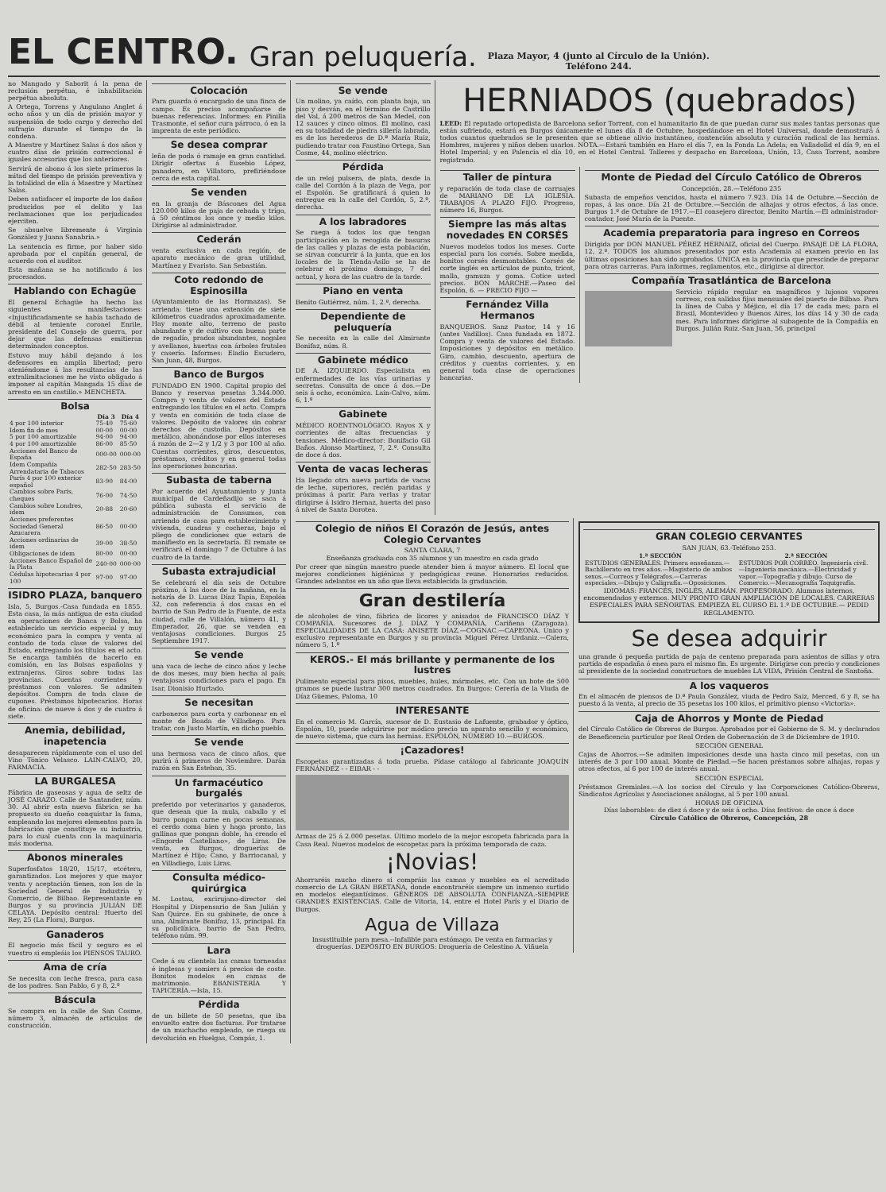EL CENTRO.
Gran peluquería.
Plaza Mayor, 4 (junto al Círculo de la Unión).
Teléfono 244.
no Mangado y Saborit á la pena de reclusión perpétua, é inhabilitación perpétua absoluta.
A Ortega, Torrens y Angulano Anglet á ocho años y un día de prisión mayor y suspensión de todo cargo y derecho del sufragio durante el tiempo de la condena.
A Maestre y Martínez Salas á dos años y cuatro días de prisión correccional é iguales accesorias que los anteriores.
Servirá de abono á los siete primeros la mitad del tiempo de prisión preventiva y la totalidad de ella á Maestre y Martínez Salas.
Deben satisfacer el importe de los daños producidos por el delito y las reclamaciones que los perjudicados ejerciten.
Se absuelve libremente á Virginia González y Juana Sanabria.»
La sentencia es firme, por haber sido aprobada por el capitán general, de acuerdo con el auditor.
Esta mañana se ha notificado á los procesados.
Hablando con Echagüe
El general Echagüe ha hecho las siguientes manifestaciones: «Injustificadamente se había tachado de débil al teniente coronel Enrile, presidente del Consejo de guerra, por dejar que las defensas emitieran determinados conceptos.
Estuvo muy hábil dejando á los defensores en amplia libertad; pero ateniéndome á las resultancias de las extralimitaciones me he visto obligado á imponer al capitán Mangada 15 días de arresto en un castillo.» MENCHETA.
Bolsa
| | Día 3 | Día 4 |
| --- | --- | --- |
| 4 por 100 interior | 75·40 | 75·60 |
| Idem fin de mes | 00·00 | 00·00 |
| 5 por 100 amortizable | 94·00 | 94·00 |
| 4 por 100 amortizable | 86·00 | 85·50 |
| Acciones del Banco de España | 000·00 | 000·00 |
| Idem Compañía Arrendataria de Tabacos | 282·50 | 283·50 |
| París 4 por 100 exterior español | 83·90 | 84·00 |
| Cambios sobre París, cheques | 76·00 | 74·50 |
| Cambios sobre Londres, idem | 20·88 | 20·60 |
| Acciones preferentes Sociedad General Azucarera | 86·50 | 00·00 |
| Acciones ordinarias de idem | 39·00 | 38·50 |
| Obligaciones de idem | 80·00 | 00·00 |
| Acciones Banco Español de la Plata | 240·00 | 000·00 |
| Cédulas hipotecarias 4 por 100 | 97·00 | 97·00 |
ISIDRO PLAZA, banquero
Isla, 5, Burgos.-Casa fundada en 1855. Esta casa, la más antigua de esta ciudad en operaciones de Banca y Bolsa, ha establecido un servicio especial y muy económico para la compra y venta al contado de toda clase de valores del Estado, entregando los títulos en el acto. Se encarga también de hacerlo en comisión, en las Bolsas españolas y extranjeras. Giros sobre todas las provincias. Cuentas corrientes y préstamos con valores. Se admiten depósitos. Compra de toda clase de cupones. Préstamos hipotecarios. Horas de oficina: de nueve á dos y de cuatro á siete.
Anemia, debilidad, inapetencia
desaparecen rápidamente con el uso del Vino Tónico Velasco. LAIN-CALVO, 20, FARMACIA.
LA BURGALESA
Fábrica de gaseosas y agua de seltz de JOSÉ CARAZO. Calle de Santander, núm. 30. Al abrir esta nueva fábrica se ha propuesto su dueño conquistar la fama, empleando los mejores elementos para la fabricación que constituye su industria, para lo cual cuenta con la maquinaria más moderna.
Abonos minerales
Superfosfatos 18/20, 15/17, etcétera, garantizados. Los mejores y que mayor venta y aceptación tienen, son los de la Sociedad General de Industria y Comercio, de Bilbao. Representante en Burgos y su provincia JULIÁN DE CELAYA. Depósito central: Huerto del Rey, 25 (La Flora), Burgos.
Ganaderos
El negocio más fácil y seguro es el vuestro si empleáis los PIENSOS TAURO.
Ama de cría
Se necesita con leche fresca, para casa de los padres. San Pablo, 6 y 8, 2.º
Báscula
Se compra en la calle de San Cosme, número 3, almacén de artículos de construcción.
Colocación
Para guarda ó encargado de una finca de campo. Es preciso acompañarse de buenas referencias. Informes: en Pinilla Trasmonte, el señor cura párroco, ó en la imprenta de este periódico.
Se desea comprar
leña de poda ó ramaje en gran cantidad. Dirigir ofertas á Eusebio López, panadero, en Villatoro, prefiriéndose cerca de esta capital.
Se venden
en la granja de Báscones del Agua 120.000 kilos de paja de cebada y trigo, á 50 céntimos los once y medio kilos. Dirigirse al administrador.
Cederán
venta exclusiva en cada región, de aparato mecánico de gran utilidad, Martínez y Evaristo. San Sebastián.
Coto redondo de Espinosilla
(Ayuntamiento de las Hormazas). Se arrienda: tiene una extensión de siete kilómetros cuadrados aproximadamente. Hay monte alto, terreno de pasto abundante y de cultivo con buena parte de regadío, prados abundantes, nogales y avellanos, huertas con árboles frutales y caserío. Informes: Eladio Escudero, San Juan, 48, Burgos.
Banco de Burgos
FUNDADO EN 1900. Capital propio del Banco y reservas pesetas 3.344.000. Compra y venta de valores del Estado entregando los títulos en el acto. Compra y venta en comisión de toda clase de valores. Depósito de valores sin cobrar derechos de custodia. Depósitos en metálico, abonándose por ellos intereses á razón de 2—2 y 1/2 y 3 por 100 al año. Cuentas corrientes, giros, descuentos, préstamos, créditos y en general todas las operaciones bancarias.
Subasta de taberna
Por acuerdo del Ayuntamiento y Junta municipal de Cardeñadijo se saca á pública subasta el servicio de administración de Consumos, con arriendo de casa para establecimiento y vivienda, cuadras y cocheras, bajo el pliego de condiciones que estará de manifiesto en la secretaría. El remate se verificará el domingo 7 de Octubre á las cuatro de la tarde.
Subasta extrajudicial
Se celebrará el día seis de Octubre próximo, á las doce de la mañana, en la notaría de D. Lucas Díaz Tapia, Espolón 32, con referencia á dos casas en el barrio de San Pedro de la Fuente, de esta ciudad, calle de Villalón, número 41, y Emperador, 26, que se venden en ventajosas condiciones. Burgos 25 Septiembre 1917.
Se vende
una vaca de leche de cinco años y leche de dos meses, muy bien hecha al país; ventajosas condiciones para el pago. En Isar, Dionisio Hurtado.
Se necesitan
carboneros para corta y carbonear en el monte de Boada de Villadiego. Para tratar, con Justo Martín, en dicho pueblo.
Se vende
una hermosa vaca de cinco años, que parirá á primeros de Noviembre. Darán razón en San Esteban, 35.
Un farmacéutico burgalés
preferido por veterinarios y ganaderos, que desean que la mula, caballo y el burro pongan carne en pocas semanas, el cerdo coma bien y haga pronto, las gallinas que pongan doble, ha creado el «Engorde Castellano», de Liras. De venta, en Burgos, droguerías de Martínez é Hijo; Cano, y Barriocanal, y en Villadiego, Luis Liras.
Consulta médico-quirúrgica
M. Lostau, excirujano-director del Hospital y Dispensario de San Julián y San Quirce. En su gabinete, de once á una, Almirante Bonifaz, 13, principal. En su policlínica, barrio de San Pedro, teléfono núm. 99.
Lara
Cede á su clientela las camas torneadas é inglesas y somiers á precios de coste. Bonitos modelos en camas de matrimonio. EBANISTERÍA Y TAPICERÍA.—Isla, 15.
Pérdida
de un billete de 50 pesetas, que iba envuelto entre dos facturas. Por tratarse de un muchacho empleado, se ruega su devolución en Huelgas, Compás, 1.
Se vende
Un molino, ya caído, con planta baja, un piso y desván, en el término de Castrillo del Val, á 200 metros de San Medel, con 12 sauces y cinco olmos. El molino, casi en su totalidad de piedra sillería labrada, es de los herederos de D.ª María Ruiz, pudiendo tratar con Faustino Ortega, San Cosme, 44, molino eléctrico.
Pérdida
de un reloj pulsera, de plata, desde la calle del Cordón á la plaza de Vega, por el Espolón. Se gratificará á quien lo entregue en la calle del Cordón, 5, 2.º, derecha.
A los labradores
Se ruega á todos los que tengan participación en la recogida de basuras de las calles y plazas de esta población, se sirvan concurrir á la junta, que en los locales de la Tienda-Asilo se ha de celebrar el próximo domingo, 7 del actual, y hora de las cuatro de la tarde.
Piano en venta
Benito Gutiérrez, núm. 1, 2.º, derecha.
Dependiente de peluquería
Se necesita en la calle del Almirante Bonifaz, núm. 8.
Gabinete médico
DE A. IZQUIERDO. Especialista en enfermedades de las vías urinarias y secretas. Consulta de once á dos.—De seis á ocho, económica. Lain-Calvo, núm. 6, 1.º
Gabinete
MÉDICO ROENTNOLÓGICO. Rayos X y corrientes de altas frecuencias y tensiones. Médico-director: Bonifacio Gil Baños. Alonso Martínez, 7, 2.º. Consulta de doce á dos.
Venta de vacas lecheras
Ha llegado otra nueva partida de vacas de leche, superiores, recién paridas y próximas á parir. Para verlas y tratar dirigirse á Isidro Hernaz, huerta del paso á nivel de Santa Dorotea.
HERNIADOS (quebrados)
LEED: El reputado ortopedista de Barcelona señor Torrent, con el humanitario fin de que puedan curar sus males tantas personas que están sufriendo, estará en Burgos únicamente el lunes día 8 de Octubre, hospedándose en el Hotel Universal, donde demostrará á todos cuantos quebrados se le presenten que se obtiene alivio instantáneo, contención absoluta y curación radical de las hernias. Hombres, mujeres y niños deben usarlos. NOTA.—Estará también en Haro el día 7, en la Fonda La Adela; en Valladolid el día 9, en el Hotel Imperial; y en Palencia el día 10, en el Hotel Central. Talleres y despacho en Barcelona, Unión, 13, Casa Torrent, nombre registrado.
Taller de pintura
y reparación de toda clase de carruajes de MARIANO DE LA IGLESIA. TRABAJOS Á PLAZO FIJO. Progreso, número 16, Burgos.
Siempre las más altas novedades EN CORSÉS
Nuevos modelos todos los meses. Corte especial para los corsés. Sobre medida, bonitos corsés desmontables. Corsés de corte inglés en artículos de punto, tricot, malla, gamuza y goma. Cotice usted precios. BON MARCHE.—Paseo del Espolón, 6. — PRECIO FIJO —
Fernández Villa Hermanos
BANQUEROS. Sanz Pastor, 14 y 16 (antes Vadillos). Casa fundada en 1872. Compra y venta de valores del Estado. Imposiciones y depósitos en metálico. Giro, cambio, descuento, apertura de créditos y cuentas corrientes, y, en general toda clase de operaciones bancarias.
Monte de Piedad del Círculo Católico de Obreros
Concepción, 28.—Teléfono 235
Subasta de empeños vencidos, hasta el número 7.923. Día 14 de Octubre.—Sección de ropas, á las once. Día 21 de Octubre.—Sección de alhajas y otros efectos, á las once. Burgos 1.º de Octubre de 1917.—El consejero director, Benito Martín.—El administrador-contador, José María de la Puente.
Academia preparatoria para ingreso en Correos
Dirigida por DON MANUEL PÉREZ HERNAIZ, oficial del Cuerpo. PASAJE DE LA FLORA, 12, 2.º. TODOS los alumnos presentados por esta Academia al examen previo en las últimas oposiciones han sido aprobados. ÚNICA en la provincia que prescinde de preparar para otras carreras. Para informes, reglamentos, etc., dirigirse al director.
Compañía Trasatlántica de Barcelona
Servicio rápido regular en magníficos y lujosos vapores correos, con salidas fijas mensuales del puerto de Bilbao. Para la línea de Cuba y Méjico, el día 17 de cada mes; para el Brasil, Montevideo y Buenos Aires, los días 14 y 30 de cada mes. Para informes dirigirse al subagente de la Compañía en Burgos. Julián Ruiz.-San Juan, 56, principal
Colegio de niños El Corazón de Jesús, antes Colegio Cervantes
SANTA CLARA, 7
Enseñanza graduada con 35 alumnos y un maestro en cada grado
Por creer que ningún maestro puede atender bien á mayor número. El local que mejores condiciones higiénicas y pedagógicas reune. Honorarios reducidos. Grandes adelantos en un año que lleva establecida la graduación.
Gran destilería
de alcoholes de vino, fábrica de licores y anisados de FRANCISCO DÍAZ Y COMPAÑÍA. Sucesores de J. DÍAZ Y COMPAÑÍA, Cariñena (Zaragoza). ESPECIALIDADES DE LA CASA: ANISETE DÍAZ.—COGNAC.—CAPEONA. Único y exclusivo representante en Burgos y su provincia Miguel Pérez Urdaniz.—Calera, número 5, 1.º
KEROS.- El más brillante y permanente de los lustres
Pulimento especial para pisos, muebles, hules, mármoles, etc. Con un bote de 500 gramos se puede lustrar 300 metros cuadrados. En Burgos: Cerería de la Viuda de Díaz Güemes, Paloma, 10
INTERESANTE
En el comercio M. García, sucesor de D. Eustasio de Lafuente, grabador y óptico, Espolón, 10, puede adquirirse por módico precio un aparato sencillo y económico, de nuevo sistema, que cura las hernias. ESPOLÓN, NÚMERO 10.—BURGOS.
¡Cazadores!
Escopetas garantizadas á toda prueba. Pídase catálogo al fabricante JOAQUÍN FERNÁNDEZ - - EIBAR - -
Armas de 25 á 2.000 pesetas. Último modelo de la mejor escopeta fabricada para la Casa Real. Nuevos modelos de escopetas para la próxima temporada de caza.
¡Novias!
Ahorraréis mucho dinero si compráis las camas y muebles en el acreditado comercio de LA GRAN BRETAÑA, donde encontraréis siempre un inmenso surtido en modelos elegantísimos. GÉNEROS DE ABSOLUTA CONFIANZA.-SIEMPRE GRANDES EXISTENCIAS. Calle de Vitoria, 14, entre el Hotel París y el Diario de Burgos.
Agua de Villaza
Insustituible para mesa.--Infalible para estómago. De venta en farmacias y droguerías. DEPÓSITO EN BURGOS: Droguería de Celestino A. Viñuela
GRAN COLEGIO CERVANTES
SAN JUAN, 63.-Teléfono 253.
| 1.ª SECCIÓN | 2.ª SECCIÓN |
| --- | --- |
| ESTUDIOS GENERALES. Primera enseñanza.—Bachillerato en tres años.—Magisterio de ambos sexos.—Correos y Telégrafos.—Carreras especiales.—Dibujo y Caligrafía.—Oposiciones. | ESTUDIOS POR CORREO. Ingeniería civil.—Ingeniería mecánica.—Electricidad y vapor.—Topografía y dibujo. Curso de Comercio.—Mecanografía Taquigrafía. |
IDIOMAS: FRANCÉS, INGLÉS, ALEMÁN. PROFESORADO. Alumnos internos, encomendados y externos. MUY PRONTO GRAN AMPLIACIÓN DE LOCALES. CARRERAS ESPECIALES PARA SEÑORITAS. EMPIEZA EL CURSO EL 1.º DE OCTUBRE.— PEDID REGLAMENTO.
Se desea adquirir
una grande ó pequeña partida de paja de centeno preparada para asientos de sillas y otra partida de espadaña ó enea para el mismo fin. Es urgente. Dirigirse con precio y condiciones al presidente de la sociedad constructora de muebles LA VIDA, Prisión Central de Santoña.
A los vaqueros
En el almacén de piensos de D.ª Paula González, viuda de Pedro Saiz, Merced, 6 y 8, se ha puesto á la venta, al precio de 35 pesetas los 100 kilos, el primitivo pienso «Victoria».
Caja de Ahorros y Monte de Piedad
del Círculo Católico de Obreros de Burgos. Aprobados por el Gobierno de S. M. y declarados de Beneficencia particular por Real Orden de Gobernación de 3 de Diciembre de 1910.
SECCIÓN GENERAL
Cajas de Ahorros.—Se admiten imposiciones desde una hasta cinco mil pesetas, con un interés de 3 por 100 anual. Monte de Piedad.—Se hacen préstamos sobre alhajas, ropas y otros efectos, al 6 por 100 de interés anual.
SECCIÓN ESPECIAL
Préstamos Gremiales.—A los socios del Círculo y las Corporaciones Católico-Obreras, Sindicatos Agrícolas y Asociaciones análogas, al 5 por 100 anual.
HORAS DE OFICINA
Días laborables: de diez á doce y de seis á ocho. Días festivos: de once á doce
Círculo Católico de Obreros, Concepción, 28